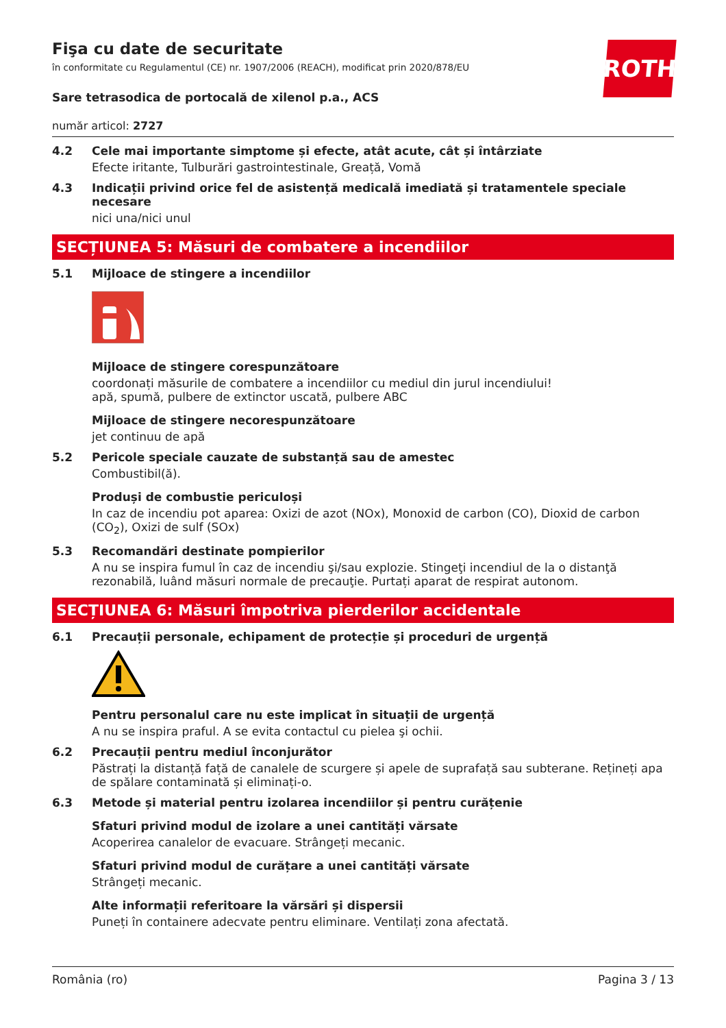ROTH
Fişa cu date de securitate
în conformitate cu Regulamentul (CE) nr. 1907/2006 (REACH), modificat prin 2020/878/EU
Sare tetrasodica de portocală de xilenol p.a., ACS
număr articol: 2727
4.2 Cele mai importante simptome și efecte, atât acute, cât și întârziate
Efecte iritante, Tulburări gastrointestinale, Greață, Vomă
4.3 Indicații privind orice fel de asistență medicală imediată și tratamentele speciale necesare
nici una/nici unul
SECȚIUNEA 5: Măsuri de combatere a incendiilor
5.1 Mijloace de stingere a incendiilor
Mijloace de stingere corespunzătoare
coordonați măsurile de combatere a incendiilor cu mediul din jurul incendiului!
apă, spumă, pulbere de extinctor uscată, pulbere ABC
Mijloace de stingere necorespunzătoare
jet continuu de apă
5.2 Pericole speciale cauzate de substanță sau de amestec
Combustibil(ă).
Produși de combustie periculoși
In caz de incendiu pot aparea: Oxizi de azot (NOx), Monoxid de carbon (CO), Dioxid de carbon (CO<sub>2</sub>), Oxizi de sulf (SOx)
5.3 Recomandări destinate pompierilor
A nu se inspira fumul în caz de incendiu şi/sau explozie. Stingeţi incendiul de la o distanţă rezonabilă, luând măsuri normale de precauţie. Purtați aparat de respirat autonom.
SECȚIUNEA 6: Măsuri împotriva pierderilor accidentale
6.1 Precauții personale, echipament de protecție și proceduri de urgență
Pentru personalul care nu este implicat în situații de urgență
A nu se inspira praful. A se evita contactul cu pielea şi ochii.
6.2 Precauții pentru mediul înconjurător
Păstrați la distanță față de canalele de scurgere și apele de suprafață sau subterane. Rețineți apa de spălare contaminată și eliminați-o.
6.3 Metode și material pentru izolarea incendiilor și pentru curățenie
Sfaturi privind modul de izolare a unei cantități vărsate
Acoperirea canalelor de evacuare. Strângeți mecanic.
Sfaturi privind modul de curățare a unei cantități vărsate
Strângeți mecanic.
Alte informații referitoare la vărsări și dispersii
Puneți în containere adecvate pentru eliminare. Ventilați zona afectată.
România (ro) Pagina 3 / 13